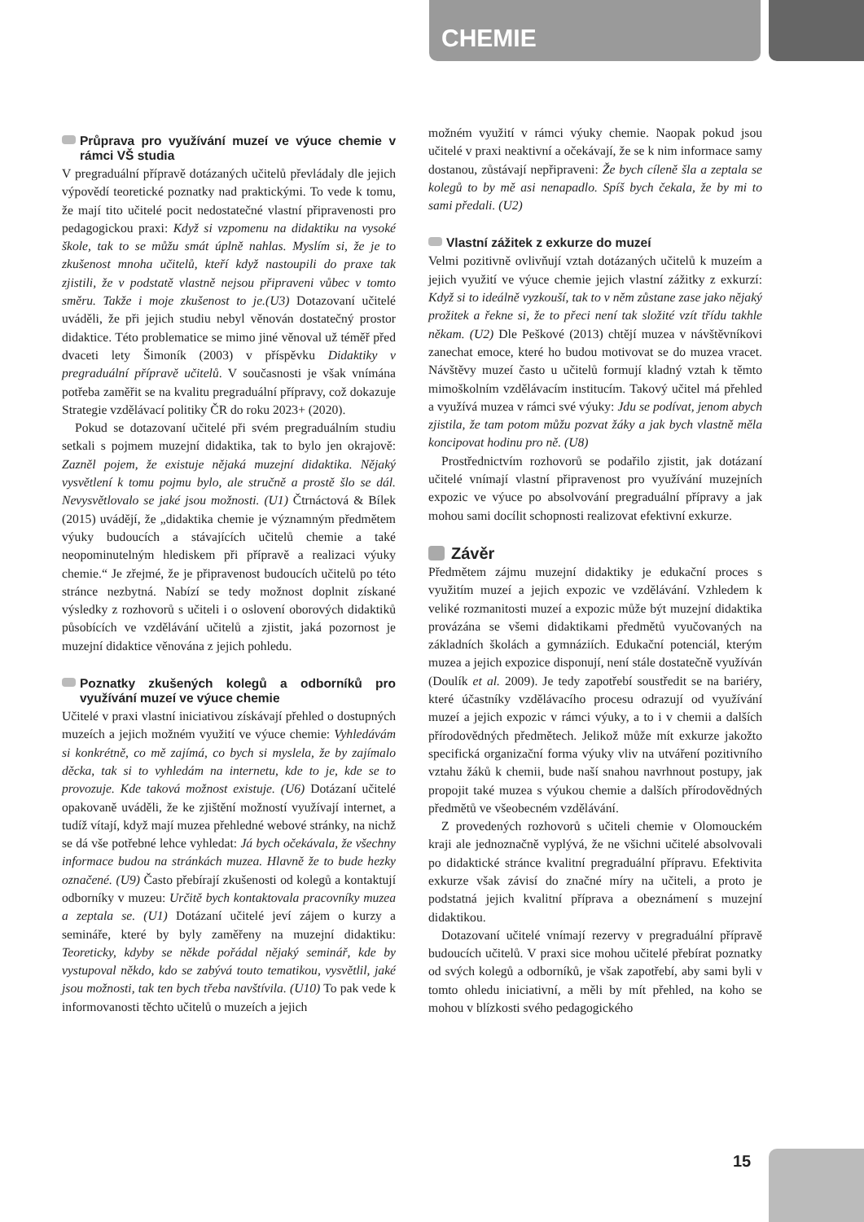CHEMIE
Průprava pro využívání muzeí ve výuce chemie v rámci VŠ studia
V pregraduální přípravě dotázaných učitelů převládaly dle jejich výpovědí teoretické poznatky nad praktickými. To vede k tomu, že mají tito učitelé pocit nedostatečné vlastní připravenosti pro pedagogickou praxi: Když si vzpomenu na didaktiku na vysoké škole, tak to se můžu smát úplně nahlas. Myslím si, že je to zkušenost mnoha učitelů, kteří když nastoupili do praxe tak zjistili, že v podstatě vlastně nejsou připraveni vůbec v tomto směru. Takže i moje zkušenost to je.(U3) Dotazovaní učitelé uváděli, že při jejich studiu nebyl věnován dostatečný prostor didaktice. Této problematice se mimo jiné věnoval už téměř před dvaceti lety Šimoník (2003) v příspěvku Didaktiky v pregraduální přípravě učitelů. V současnosti je však vnímána potřeba zaměřit se na kvalitu pregraduální přípravy, což dokazuje Strategie vzdělávací politiky ČR do roku 2023+ (2020).
Pokud se dotazovaní učitelé při svém pregraduálním studiu setkali s pojmem muzejní didaktika, tak to bylo jen okrajově: Zazněl pojem, že existuje nějaká muzejní didaktika. Nějaký vysvětlení k tomu pojmu bylo, ale stručně a prostě šlo se dál. Nevysvětlovalo se jaké jsou možnosti. (U1) Čtrnáctová & Bílek (2015) uvádějí, že „didaktika chemie je významným předmětem výuky budoucích a stávajících učitelů chemie a také neopominutelným hlediskem při přípravě a realizaci výuky chemie.“ Je zřejmé, že je připravenost budoucích učitelů po této stránce nezbytná. Nabízí se tedy možnost doplnit získané výsledky z rozhovorů s učiteli i o oslovení oborových didaktiků působících ve vzdělávání učitelů a zjistit, jaká pozornost je muzejní didaktice věnována z jejich pohledu.
Poznatky zkušených kolegů a odborníků pro využívání muzeí ve výuce chemie
Učitelé v praxi vlastní iniciativou získávají přehled o dostupných muzeích a jejich možném využití ve výuce chemie: Vyhledávám si konkrétně, co mě zajímá, co bych si myslela, že by zajímalo děcka, tak si to vyhledám na internetu, kde to je, kde se to provozuje. Kde taková možnost existuje. (U6) Dotázaní učitelé opakovaně uváděli, že ke zjištění možností využívají internet, a tudíž vítají, když mají muzea přehledné webové stránky, na nichž se dá vše potřebné lehce vyhledat: Já bych očekávala, že všechny informace budou na stránkách muzea. Hlavně že to bude hezky označené. (U9) Často přebírají zkušenosti od kolegů a kontaktují odborníky v muzeu: Určitě bych kontaktovala pracovníky muzea a zeptala se. (U1) Dotázaní učitelé jeví zájem o kurzy a semináře, které by byly zaměřeny na muzejní didaktiku: Teoreticky, kdyby se někde pořádal nějaký seminář, kde by vystupoval někdo, kdo se zabývá touto tematikou, vysvětlil, jaké jsou možnosti, tak ten bych třeba navštívila. (U10) To pak vede k informovanosti těchto učitelů o muzeích a jejich
možném využití v rámci výuky chemie. Naopak pokud jsou učitelé v praxi neaktivní a očekávají, že se k nim informace samy dostanou, zůstávají nepřipraveni: Že bych cíleně šla a zeptala se kolegů to by mě asi nenapadlo. Spíš bych čekala, že by mi to sami předali. (U2)
Vlastní zážitek z exkurze do muzeí
Velmi pozitivně ovlivňují vztah dotázaných učitelů k muzeím a jejich využití ve výuce chemie jejich vlastní zážitky z exkurzí: Když si to ideálně vyzkouší, tak to v něm zůstane zase jako nějaký prožitek a řekne si, že to přeci není tak složité vzít třídu takhle někam. (U2) Dle Peškové (2013) chtějí muzea v návštěvníkovi zanechat emoce, které ho budou motivovat se do muzea vracet. Návštěvy muzeí často u učitelů formují kladný vztah k těmto mimoškolním vzdělávacím institucím. Takový učitel má přehled a využívá muzea v rámci své výuky: Jdu se podívat, jenom abych zjistila, že tam potom můžu pozvat žáky a jak bych vlastně měla koncipovat hodinu pro ně. (U8)
Prostřednictvím rozhovorů se podařilo zjistit, jak dotázaní učitelé vnímají vlastní připravenost pro využívání muzejních expozic ve výuce po absolvování pregraduální přípravy a jak mohou sami docílit schopnosti realizovat efektivní exkurze.
Závěr
Předmětem zájmu muzejní didaktiky je edukační proces s využitím muzeí a jejich expozic ve vzdělávání. Vzhledem k veliké rozmanitosti muzeí a expozic může být muzejní didaktika provázána se všemi didaktikami předmětů vyučovaných na základních školách a gymnáziích. Edukační potenciál, kterým muzea a jejich expozice disponují, není stále dostatečně využíván (Doulík et al. 2009). Je tedy zapotřebí soustředit se na bariéry, které účastníky vzdělávacího procesu odrazují od využívání muzeí a jejich expozic v rámci výuky, a to i v chemii a dalších přírodovědných předmětech. Jelikož může mít exkurze jakožto specifická organizační forma výuky vliv na utváření pozitivního vztahu žáků k chemii, bude naší snahou navrhnout postupy, jak propojit také muzea s výukou chemie a dalších přírodovědných předmětů ve všeobecném vzdělávání.
Z provedených rozhovorů s učiteli chemie v Olomouckém kraji ale jednoznačně vyplývá, že ne všichni učitelé absolvovali po didaktické stránce kvalitní pregraduální přípravu. Efektivita exkurze však závisí do značné míry na učiteli, a proto je podstatná jejich kvalitní příprava a obeznámení s muzejní didaktikou.
Dotazovaní učitelé vnímají rezervy v pregraduální přípravě budoucích učitelů. V praxi sice mohou učitelé přebírat poznatky od svých kolegů a odborníků, je však zapotřebí, aby sami byli v tomto ohledu iniciativní, a měli by mít přehled, na koho se mohou v blízkosti svého pedagogického
15